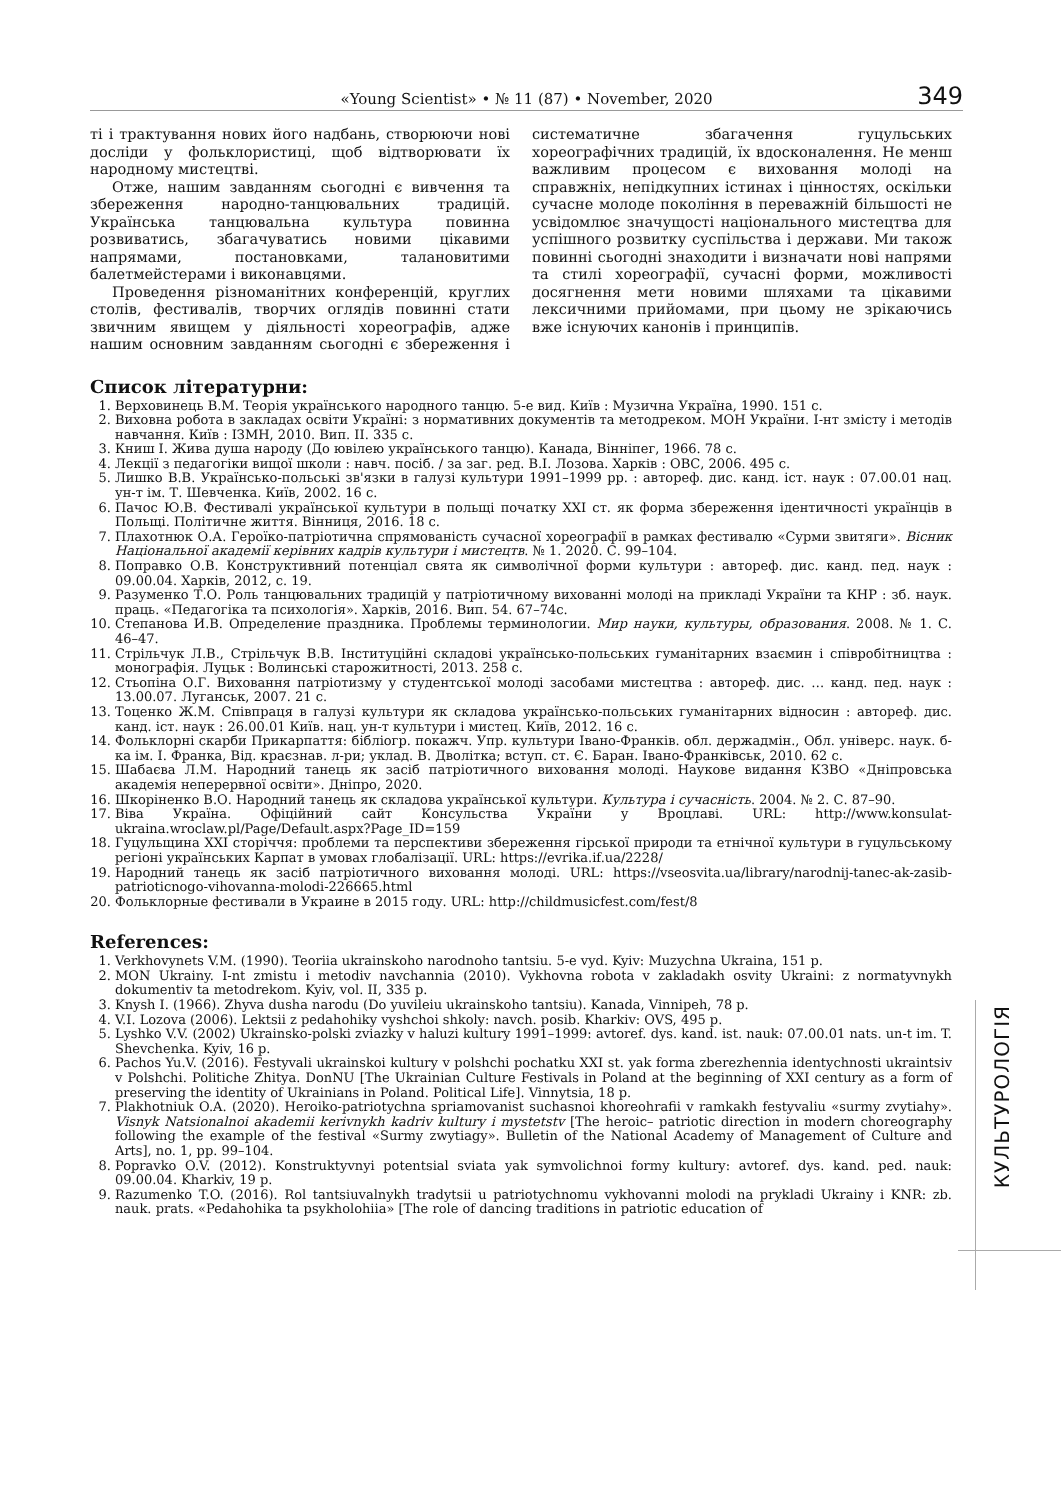«Young Scientist» • № 11 (87) • November, 2020 349
ті і трактування нових його надбань, створюючи нові досліди у фольклористиці, щоб відтворювати їх народному мистецтві.
Отже, нашим завданням сьогодні є вивчення та збереження народно-танцювальних традицій. Українська танцювальна культура повинна розвиватись, збагачуватись новими цікавими напрямами, постановками, талановитими балетмейстерами і виконавцями.
Проведення різноманітних конференцій, круглих столів, фестивалів, творчих оглядів повинні стати звичним явищем у діяльності хореографів, адже нашим основним завданням сьогодні є збереження і систематичне збагачення гуцульських хореографічних традицій, їх вдосконалення. Не менш важливим процесом є виховання молоді на справжніх, непідкупних істинах і цінностях, оскільки сучасне молоде покоління в переважній більшості не усвідомлює значущості національного мистецтва для успішного розвитку суспільства і держави. Ми також повинні сьогодні знаходити і визначати нові напрями та стилі хореографії, сучасні форми, можливості досягнення мети новими шляхами та цікавими лексичними прийомами, при цьому не зрікаючись вже існуючих канонів і принципів.
Список літературни:
1. Верховинець В.М. Теорія українського народного танцю. 5-е вид. Київ : Музична Україна, 1990. 151 с.
2. Виховна робота в закладах освіти Україні: з нормативних документів та методреком. МОН України. І-нт змісту і методів навчання. Київ : ІЗМН, 2010. Вип. ІІ. 335 с.
3. Книш І. Жива душа народу (До ювілею українського танцю). Канада, Вінніпег, 1966. 78 с.
4. Лекції з педагогіки вищої школи : навч. посіб. / за заг. ред. В.І. Лозова. Харків : ОВС, 2006. 495 с.
5. Лишко В.В. Українсько-польські зв'язки в галузі культури 1991–1999 рр. : автореф. дис. канд. іст. наук : 07.00.01 нац. ун-т ім. Т. Шевченка. Київ, 2002. 16 с.
6. Пачос Ю.В. Фестивалі української культури в польщі початку ХХІ ст. як форма збереження ідентичності українців в Польщі. Політичне життя. Вінниця, 2016. 18 с.
7. Плахотнюк О.А. Героїко-патріотична спрямованість сучасної хореографії в рамках фестивалю «Сурми звитяги». Вісник Національної академії керівних кадрів культури і мистецтв. № 1. 2020. С. 99–104.
8. Поправко О.В. Конструктивний потенціал свята як символічної форми культури : автореф. дис. канд. пед. наук : 09.00.04. Харків, 2012, с. 19.
9. Разуменко Т.О. Роль танцювальних традицій у патріотичному вихованні молоді на прикладі України та КНР : зб. наук. праць. «Педагогіка та психологія». Харків, 2016. Вип. 54. 67–74с.
10. Степанова И.В. Определение праздника. Проблемы терминологии. Мир науки, культуры, образования. 2008. № 1. С. 46–47.
11. Стрільчук Л.В., Стрільчук В.В. Інституційні складові українсько-польських гуманітарних взаємин і співробітництва : монографія. Луцьк : Волинські старожитності, 2013. 258 с.
12. Стьопіна О.Г. Виховання патріотизму у студентської молоді засобами мистецтва : автореф. дис. … канд. пед. наук : 13.00.07. Луганськ, 2007. 21 с.
13. Тоценко Ж.М. Співпраця в галузі культури як складова українсько-польських гуманітарних відносин : автореф. дис. канд. іст. наук : 26.00.01 Київ. нац. ун-т культури і мистец. Київ, 2012. 16 с.
14. Фольклорні скарби Прикарпаття: бібліогр. покажч. Упр. культури Івано-Франків. обл. держадмін., Обл. універс. наук. б-ка ім. І. Франка, Від. краєзнав. л-ри; уклад. В. Дволітка; вступ. ст. Є. Баран. Івано-Франківськ, 2010. 62 с.
15. Шабаєва Л.М. Народний танець як засіб патріотичного виховання молоді. Наукове видання КЗВО «Дніпровська академія неперервної освіти». Дніпро, 2020.
16. Шкоріненко В.О. Народний танець як складова української культури. Культура і сучасність. 2004. № 2. С. 87–90.
17. Віва Україна. Офіційний сайт Консульства України у Вроцлаві. URL: http://www.konsulat-ukraina.wroclaw.pl/Page/Default.aspx?Page_ID=159
18. Гуцульщина ХХІ сторіччя: проблеми та перспективи збереження гірської природи та етнічної культури в гуцульському регіоні українських Карпат в умовах глобалізації. URL: https://evrika.if.ua/2228/
19. Народний танець як засіб патріотичного виховання молоді. URL: https://vseosvita.ua/library/narodnij-tanec-ak-zasib-patrioticnogo-vihovanna-molodi-226665.html
20. Фольклорные фестивали в Украине в 2015 году. URL: http://childmusicfest.com/fest/8
References:
1. Verkhovynets V.M. (1990). Teoriia ukrainskoho narodnoho tantsiu. 5-e vyd. Kyiv: Muzychna Ukraina, 151 p.
2. MON Ukrainy. I-nt zmistu i metodiv navchannia (2010). Vykhovna robota v zakladakh osvity Ukraini: z normatyvnykh dokumentiv ta metodrekom. Kyiv, vol. II, 335 p.
3. Knysh I. (1966). Zhyva dusha narodu (Do yuvileiu ukrainskoho tantsiu). Kanada, Vinnipeh, 78 p.
4. V.I. Lozova (2006). Lektsii z pedahohiky vyshchoi shkoly: navch. posib. Kharkiv: OVS, 495 p.
5. Lyshko V.V. (2002) Ukrainsko-polski zviazky v haluzi kultury 1991–1999: avtoref. dys. kand. ist. nauk: 07.00.01 nats. un-t im. T. Shevchenka. Kyiv, 16 p.
6. Pachos Yu.V. (2016). Festyvali ukrainskoi kultury v polshchi pochatku XXI st. yak forma zberezhennia identychnosti ukraintsiv v Polshchi. Politiche Zhitya. DonNU [The Ukrainian Culture Festivals in Poland at the beginning of XXI century as a form of preserving the identity of Ukrainians in Poland. Political Life]. Vinnytsia, 18 p.
7. Plakhotniuk O.A. (2020). Heroiko-patriotychna spriamovanist suchasnoi khoreohrafii v ramkakh festyvaliu «surmy zvytiahy». Visnyk Natsionalnoi akademii kerivnykh kadriv kultury i mystetstv [The heroic– patriotic direction in modern choreography following the example of the festival «Surmy zwytiagy». Bulletin of the National Academy of Management of Culture and Arts], no. 1, pp. 99–104.
8. Popravko O.V. (2012). Konstruktyvnyi potentsial sviata yak symvolichnoi formy kultury: avtoref. dys. kand. ped. nauk: 09.00.04. Kharkiv, 19 p.
9. Razumenko T.O. (2016). Rol tantsiuvalnykh tradytsii u patriotychnomu vykhovanni molodi na prykladi Ukrainy i KNR: zb. nauk. prats. «Pedahohika ta psykholohiia» [The role of dancing traditions in patriotic education of
КУЛЬТУРОЛОГІЯ